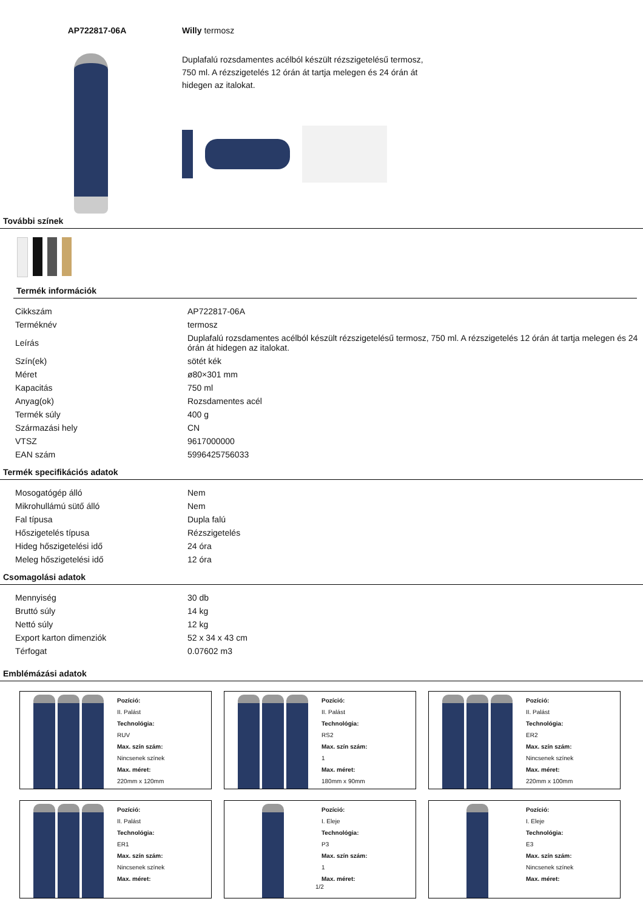AP722817-06A Willy termosz
Duplafalú rozsdamentes acélból készült rézszigetelésű termosz, 750 ml. A rézszigetelés 12 órán át tartja melegen és 24 órán át hidegen az italokat.
További színek
Termék információk
| Cikkszám | AP722817-06A |
| Terméknév | termosz |
| Leírás | Duplafalú rozsdamentes acélból készült rézszigetelésű termosz, 750 ml. A rézszigetelés 12 órán át tartja melegen és 24 órán át hidegen az italokat. |
| Szín(ek) | sötét kék |
| Méret | ø80×301 mm |
| Kapacitás | 750 ml |
| Anyag(ok) | Rozsdamentes acél |
| Termék súly | 400 g |
| Származási hely | CN |
| VTSZ | 9617000000 |
| EAN szám | 5996425756033 |
Termék specifikációs adatok
| Mosogatógép álló | Nem |
| Mikrohullámú sütő álló | Nem |
| Fal típusa | Dupla falú |
| Hőszigetelés típusa | Rézszigetelés |
| Hideg hőszigetelési idő | 24 óra |
| Meleg hőszigetelési idő | 12 óra |
Csomagolási adatok
| Mennyiség | 30 db |
| Bruttó súly | 14 kg |
| Nettó súly | 12 kg |
| Export karton dimenziók | 52 x 34 x 43 cm |
| Térfogat | 0.07602 m3 |
Emblémázási adatok
Pozíció:
II. Palást
Technológia:
RUV
Max. szín szám:
Nincsenek színek
Max. méret:
220mm x 120mm
Pozíció:
II. Palást
Technológia:
RS2
Max. szín szám:
1
Max. méret:
180mm x 90mm
Pozíció:
II. Palást
Technológia:
ER2
Max. szín szám:
Nincsenek színek
Max. méret:
220mm x 100mm
Pozíció:
II. Palást
Technológia:
ER1
Max. szín szám:
Nincsenek színek
Max. méret:
Pozíció:
I. Eleje
Technológia:
P3
Max. szín szám:
1
Max. méret:
Pozíció:
I. Eleje
Technológia:
E3
Max. szín szám:
Nincsenek színek
Max. méret:
1/2